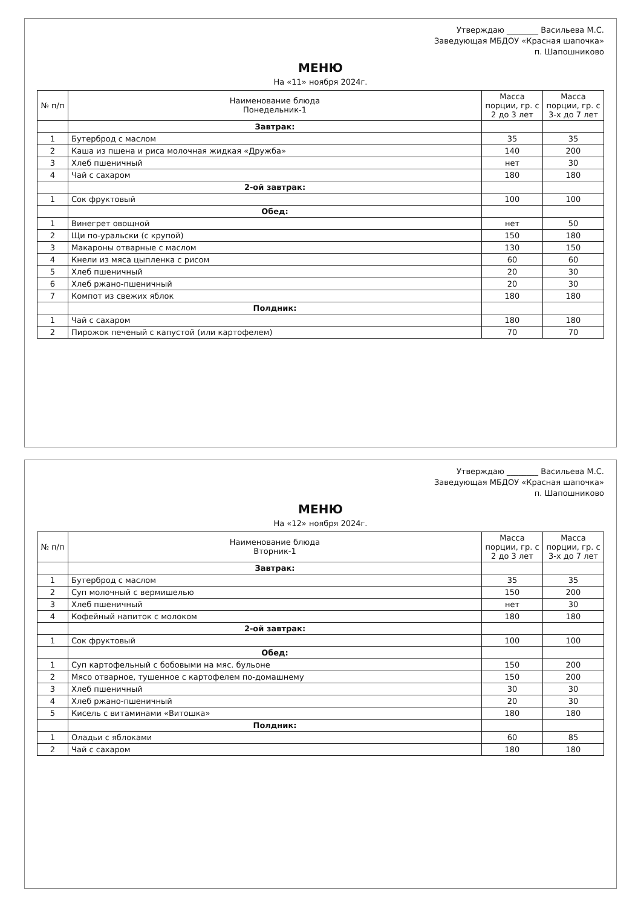Утверждаю ________ Васильева М.С.
Заведующая МБДОУ «Красная шапочка»
п. Шапошниково
МЕНЮ
На «11» ноября 2024г.
| № п/п | Наименование блюда Понедельник-1 | Масса порции, гр. с 2 до 3 лет | Масса порции, гр. с 3-х до 7 лет |
| --- | --- | --- | --- |
| | Завтрак: | | |
| 1 | Бутерброд с маслом | 35 | 35 |
| 2 | Каша из пшена и риса молочная жидкая «Дружба» | 140 | 200 |
| 3 | Хлеб пшеничный | нет | 30 |
| 4 | Чай с сахаром | 180 | 180 |
| | 2-ой завтрак: | | |
| 1 | Сок фруктовый | 100 | 100 |
| | Обед: | | |
| 1 | Винегрет овощной | нет | 50 |
| 2 | Щи по-уральски (с крупой) | 150 | 180 |
| 3 | Макароны отварные с маслом | 130 | 150 |
| 4 | Кнели из мяса цыпленка с рисом | 60 | 60 |
| 5 | Хлеб пшеничный | 20 | 30 |
| 6 | Хлеб ржано-пшеничный | 20 | 30 |
| 7 | Компот из свежих яблок | 180 | 180 |
| | Полдник: | | |
| 1 | Чай с сахаром | 180 | 180 |
| 2 | Пирожок печеный с капустой (или картофелем) | 70 | 70 |
Утверждаю ________ Васильева М.С.
Заведующая МБДОУ «Красная шапочка»
п. Шапошниково
МЕНЮ
На «12» ноября 2024г.
| № п/п | Наименование блюда Вторник-1 | Масса порции, гр. с 2 до 3 лет | Масса порции, гр. с 3-х до 7 лет |
| --- | --- | --- | --- |
| | Завтрак: | | |
| 1 | Бутерброд с маслом | 35 | 35 |
| 2 | Суп молочный с вермишелью | 150 | 200 |
| 3 | Хлеб пшеничный | нет | 30 |
| 4 | Кофейный напиток с молоком | 180 | 180 |
| | 2-ой завтрак: | | |
| 1 | Сок фруктовый | 100 | 100 |
| | Обед: | | |
| 1 | Суп картофельный с бобовыми на мяс. бульоне | 150 | 200 |
| 2 | Мясо отварное, тушенное с картофелем по-домашнему | 150 | 200 |
| 3 | Хлеб пшеничный | 30 | 30 |
| 4 | Хлеб ржано-пшеничный | 20 | 30 |
| 5 | Кисель с витаминами «Витошка» | 180 | 180 |
| | Полдник: | | |
| 1 | Оладьи с яблоками | 60 | 85 |
| 2 | Чай с сахаром | 180 | 180 |